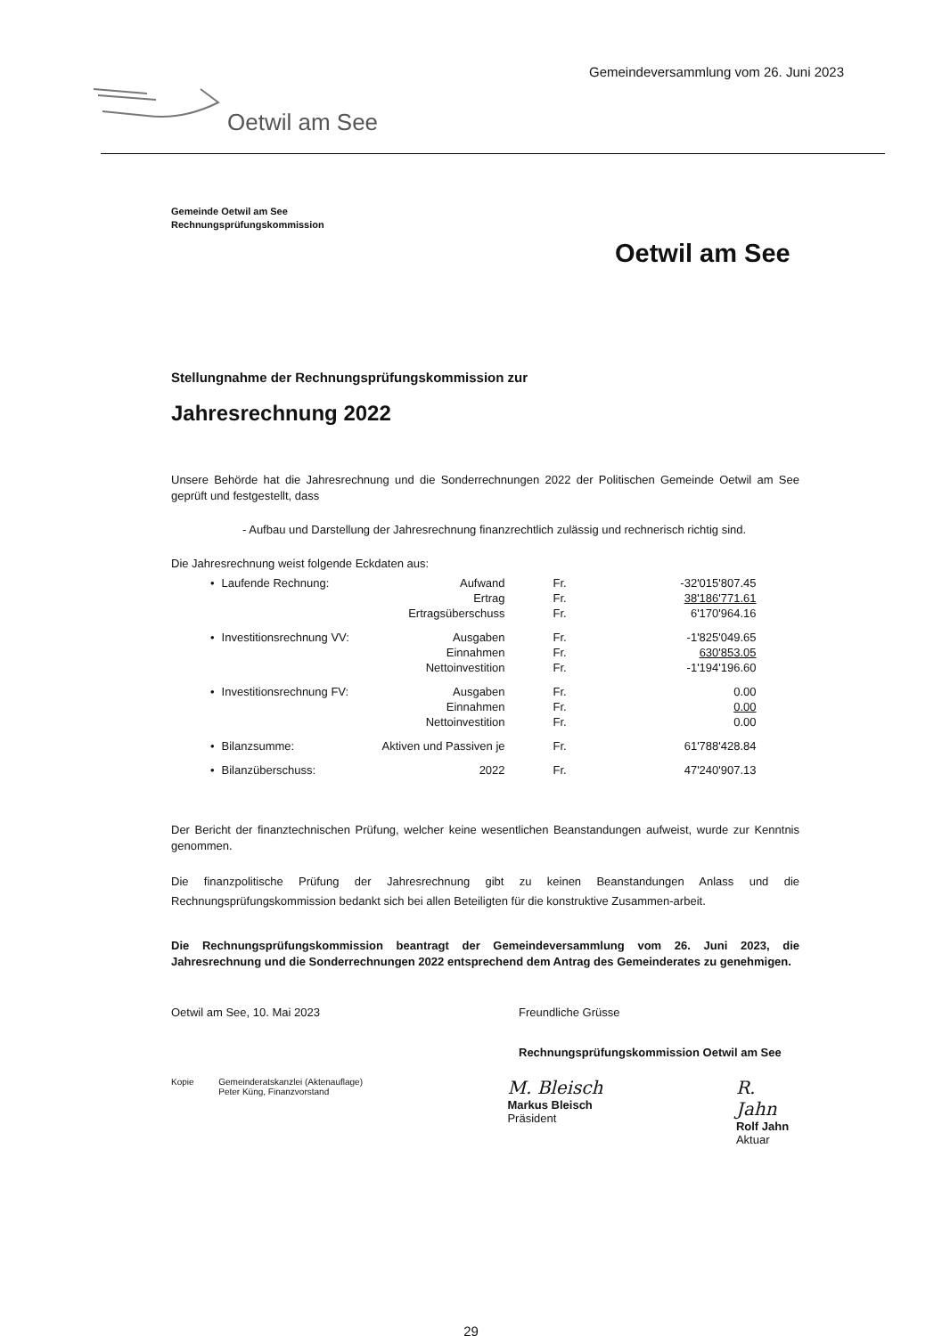Gemeindeversammlung vom 26. Juni 2023
Oetwil am See
Oetwil am See
Gemeinde Oetwil am See
Rechnungsprüfungskommission
Stellungnahme der Rechnungsprüfungskommission zur
Jahresrechnung 2022
Unsere Behörde hat die Jahresrechnung und die Sonderrechnungen 2022 der Politischen Gemeinde Oetwil am See geprüft und festgestellt, dass
- Aufbau und Darstellung der Jahresrechnung finanzrechtlich zulässig und rechnerisch richtig sind.
Die Jahresrechnung weist folgende Eckdaten aus:
| • | Laufende Rechnung: | Aufwand | Fr. | -32'015'807.45 |
| | | Ertrag | Fr. | 38'186'771.61 |
| | | Ertragsüberschuss | Fr. | 6'170'964.16 |
| • | Investitionsrechnung VV: | Ausgaben | Fr. | -1'825'049.65 |
| | | Einnahmen | Fr. | 630'853.05 |
| | | Nettoinvestition | Fr. | -1'194'196.60 |
| • | Investitionsrechnung FV: | Ausgaben | Fr. | 0.00 |
| | | Einnahmen | Fr. | 0.00 |
| | | Nettoinvestition | Fr. | 0.00 |
| • | Bilanzsumme: | Aktiven und Passiven je | Fr. | 61'788'428.84 |
| • | Bilanzüberschuss: | 2022 | Fr. | 47'240'907.13 |
Der Bericht der finanztechnischen Prüfung, welcher keine wesentlichen Beanstandungen aufweist, wurde zur Kenntnis genommen.
Die finanzpolitische Prüfung der Jahresrechnung gibt zu keinen Beanstandungen Anlass und die Rechnungsprüfungskommission bedankt sich bei allen Beteiligten für die konstruktive Zusammen-arbeit.
Die Rechnungsprüfungskommission beantragt der Gemeindeversammlung vom 26. Juni 2023, die Jahresrechnung und die Sonderrechnungen 2022 entsprechend dem Antrag des Gemeinderates zu genehmigen.
Oetwil am See, 10. Mai 2023 Freundliche Grüsse
Rechnungsprüfungskommission Oetwil am See
Kopie Gemeinderatskanzlei (Aktenauflage)
Peter Küng, Finanzvorstand
M. Bleisch
Markus Bleisch
Präsident
R. Jahn
Rolf Jahn
Aktuar
29